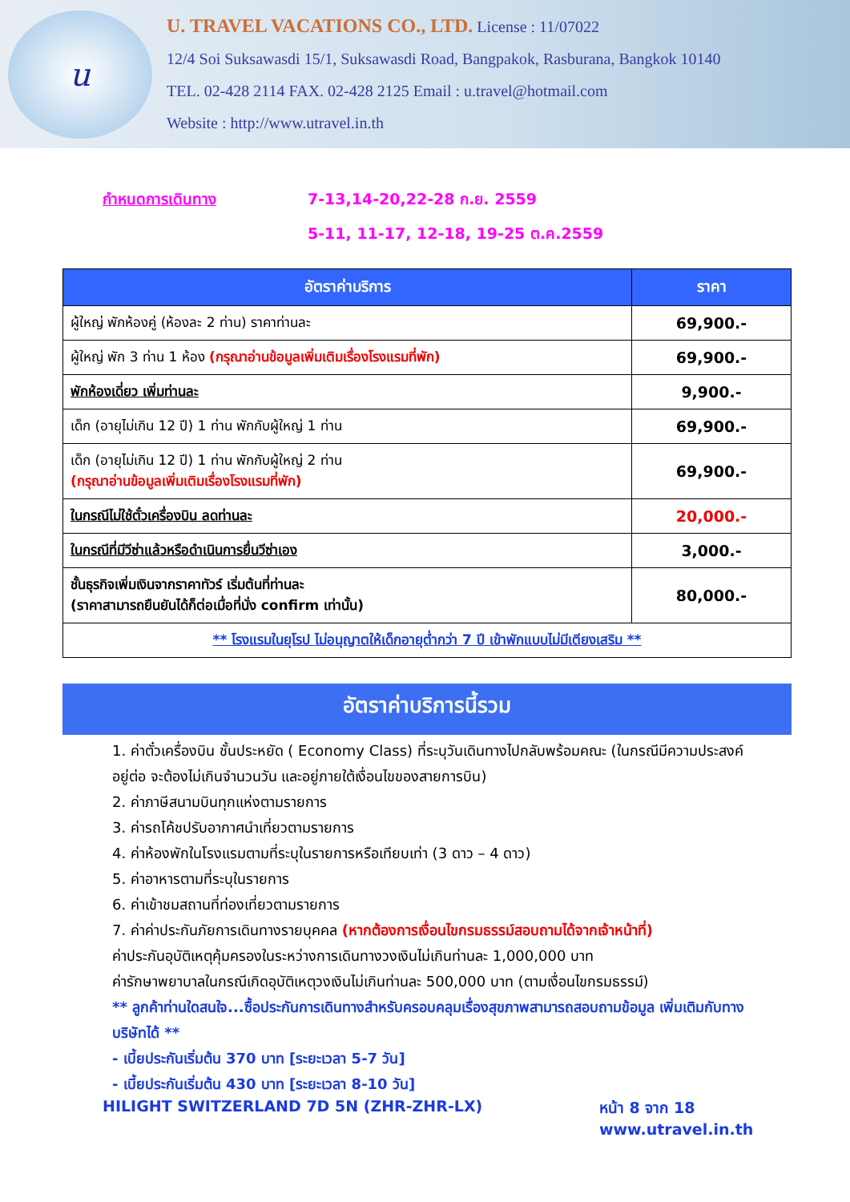u
U. TRAVEL VACATIONS CO., LTD. License : 11/07022
12/4 Soi Suksawasdi 15/1, Suksawasdi Road, Bangpakok, Rasburana, Bangkok 10140
TEL. 02-428 2114 FAX. 02-428 2125 Email : u.travel@hotmail.com
Website : http://www.utravel.in.th
กำหนดการเดินทาง 7-13,14-20,22-28 ก.ย. 2559
5-11, 11-17, 12-18, 19-25 ต.ค.2559
| อัตราค่าบริการ | ราคา |
| --- | --- |
| ผู้ใหญ่ พักห้องคู่ (ห้องละ 2 ท่าน) ราคาท่านละ | 69,900.- |
| ผู้ใหญ่ พัก 3 ท่าน 1 ห้อง (กรุณาอ่านข้อมูลเพิ่มเติมเรื่องโรงแรมที่พัก) | 69,900.- |
| พักห้องเดี่ยว เพิ่มท่านละ | 9,900.- |
| เด็ก (อายุไม่เกิน 12 ปี) 1 ท่าน พักกับผู้ใหญ่ 1 ท่าน | 69,900.- |
| เด็ก (อายุไม่เกิน 12 ปี) 1 ท่าน พักกับผู้ใหญ่ 2 ท่าน (กรุณาอ่านข้อมูลเพิ่มเติมเรื่องโรงแรมที่พัก) | 69,900.- |
| ในกรณีไม่ใช้ตั๋วเครื่องบิน ลดท่านละ | 20,000.- |
| ในกรณีที่มีวีซ่าแล้วหรือดำเนินการยื่นวีซ่าเอง | 3,000.- |
| ชั้นธุรกิจเพิ่มเงินจากราคาทัวร์ เริ่มต้นที่ท่านละ (ราคาสามารถยืนยันได้ก็ต่อเมื่อที่นั่ง confirm เท่านั้น) | 80,000.- |
| ** โรงแรมในยุโรป ไม่อนุญาตให้เด็กอายุต่ำกว่า 7 ปี เข้าพักแบบไม่มีเตียงเสริม ** | |
อัตราค่าบริการนี้รวม
1. ค่าตั๋วเครื่องบิน ชั้นประหยัด ( Economy Class) ที่ระบุวันเดินทางไปกลับพร้อมคณะ (ในกรณีมีความประสงค์อยู่ต่อ จะต้องไม่เกินจำนวนวัน และอยู่ภายใต้เงื่อนไขของสายการบิน)
2. ค่าภาษีสนามบินทุกแห่งตามรายการ
3. ค่ารถโค้ชปรับอากาศนำเที่ยวตามรายการ
4. ค่าห้องพักในโรงแรมตามที่ระบุในรายการหรือเทียบเท่า (3 ดาว – 4 ดาว)
5. ค่าอาหารตามที่ระบุในรายการ
6. ค่าเข้าชมสถานที่ท่องเที่ยวตามรายการ
7. ค่าค่าประกันภัยการเดินทางรายบุคคล (หากต้องการเงื่อนไขกรมธรรม์สอบถามได้จากเจ้าหน้าที่)
ค่าประกันอุบัติเหตุคุ้มครองในระหว่างการเดินทางวงเงินไม่เกินท่านละ 1,000,000 บาท
ค่ารักษาพยาบาลในกรณีเกิดอุบัติเหตุวงเงินไม่เกินท่านละ 500,000 บาท (ตามเงื่อนไขกรมธรรม์)
** ลูกค้าท่านใดสนใจ...ซื้อประกันการเดินทางสำหรับครอบคลุมเรื่องสุขภาพสามารถสอบถามข้อมูล เพิ่มเติมกับทางบริษัทได้ **
- เบี้ยประกันเริ่มต้น 370 บาท [ระยะเวลา 5-7 วัน]
- เบี้ยประกันเริ่มต้น 430 บาท [ระยะเวลา 8-10 วัน]
HILIGHT SWITZERLAND 7D 5N (ZHR-ZHR-LX) หน้า 8 จาก 18
www.utravel.in.th